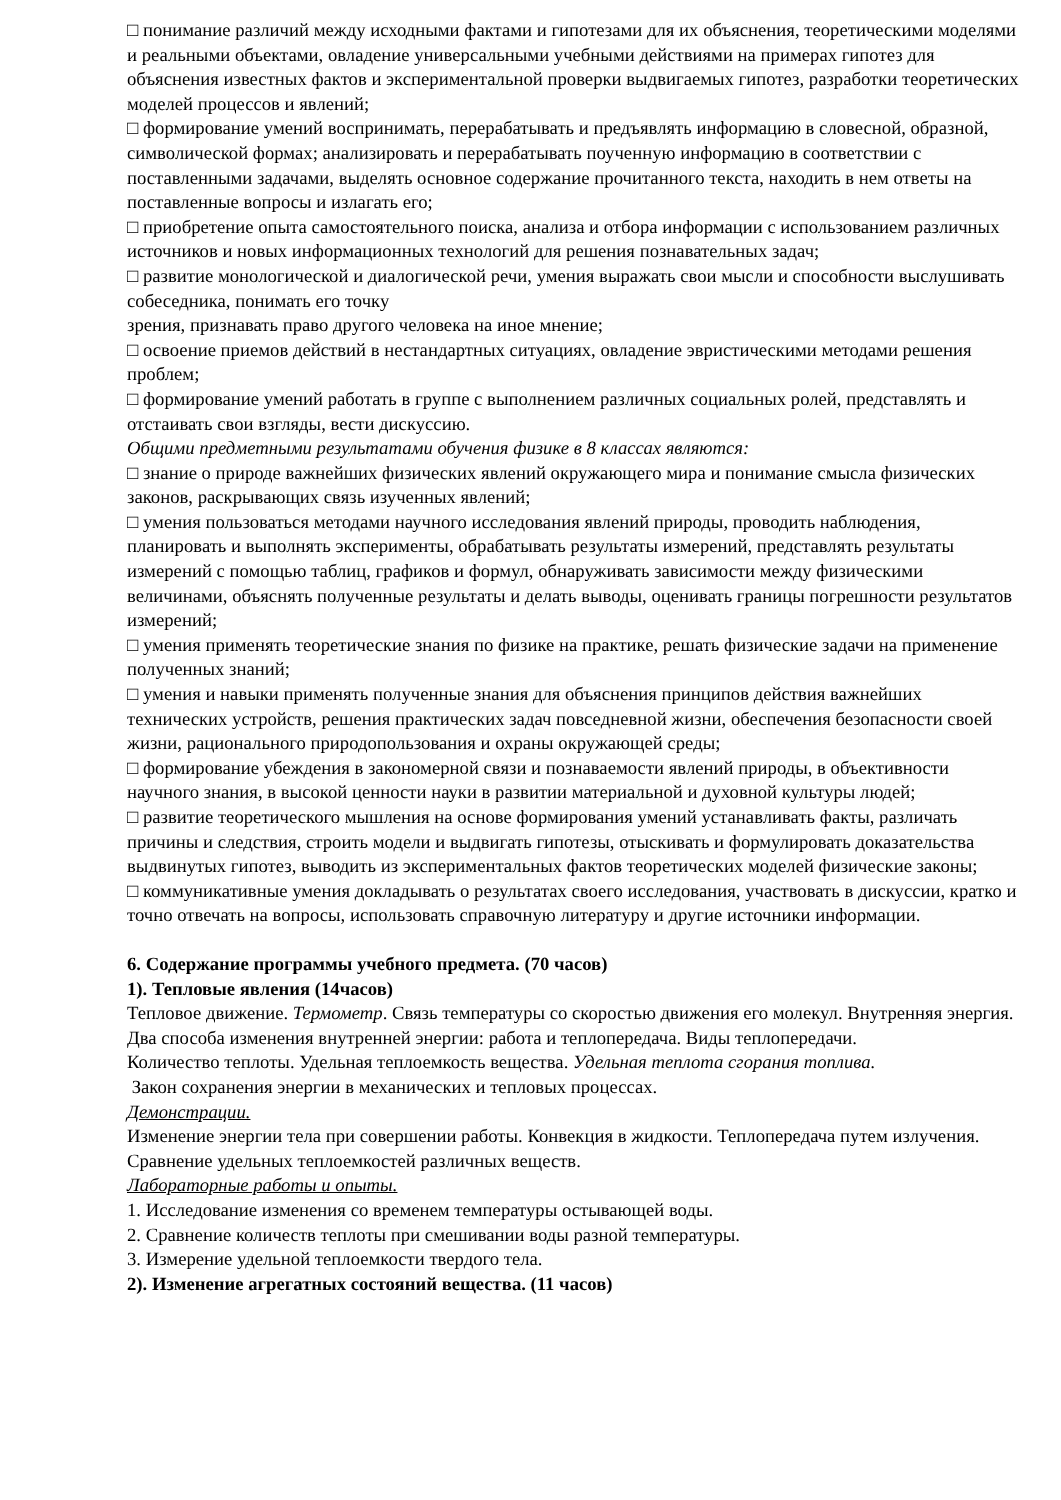□ понимание различий между исходными фактами и гипотезами для их объяснения, теоретическими моделями и реальными объектами, овладение универсальными учебными действиями на примерах гипотез для объяснения известных фактов и экспериментальной проверки выдвигаемых гипотез, разработки теоретических моделей процессов и явлений;
□ формирование умений воспринимать, перерабатывать и предъявлять информацию в словесной, образной, символической формах; анализировать и перерабатывать поученную информацию в соответствии с поставленными задачами, выделять основное содержание прочитанного текста, находить в нем ответы на поставленные вопросы и излагать его;
□ приобретение опыта самостоятельного поиска, анализа и отбора информации с использованием различных источников и новых информационных технологий для решения познавательных задач;
□ развитие монологической и диалогической речи, умения выражать свои мысли и способности выслушивать собеседника, понимать его точку
зрения, признавать право другого человека на иное мнение;
□ освоение приемов действий в нестандартных ситуациях, овладение эвристическими методами решения проблем;
□ формирование умений работать в группе с выполнением различных социальных ролей, представлять и отстаивать свои взгляды, вести дискуссию.
Общими предметными результатами обучения физике в 8 классах являются:
□ знание о природе важнейших физических явлений окружающего мира и понимание смысла физических законов, раскрывающих связь изученных явлений;
□ умения пользоваться методами научного исследования явлений природы, проводить наблюдения, планировать и выполнять эксперименты, обрабатывать результаты измерений, представлять результаты измерений с помощью таблиц, графиков и формул, обнаруживать зависимости между физическими величинами, объяснять полученные результаты и делать выводы, оценивать границы погрешности результатов измерений;
□ умения применять теоретические знания по физике на практике, решать физические задачи на применение полученных знаний;
□ умения и навыки применять полученные знания для объяснения принципов действия важнейших технических устройств, решения практических задач повседневной жизни, обеспечения безопасности своей жизни, рационального природопользования и охраны окружающей среды;
□ формирование убеждения в закономерной связи и познаваемости явлений природы, в объективности научного знания, в высокой ценности науки в развитии материальной и духовной культуры людей;
□ развитие теоретического мышления на основе формирования умений устанавливать факты, различать причины и следствия, строить модели и выдвигать гипотезы, отыскивать и формулировать доказательства выдвинутых гипотез, выводить из экспериментальных фактов теоретических моделей физические законы;
□ коммуникативные умения докладывать о результатах своего исследования, участвовать в дискуссии, кратко и точно отвечать на вопросы, использовать справочную литературу и другие источники информации.
6. Содержание программы учебного предмета. (70 часов)
1). Тепловые явления (14часов)
Тепловое движение. Термометр. Связь температуры со скоростью движения его молекул. Внутренняя энергия. Два способа изменения внутренней энергии: работа и теплопередача. Виды теплопередачи.
Количество теплоты. Удельная теплоемкость вещества. Удельная теплота сгорания топлива.
Закон сохранения энергии в механических и тепловых процессах.
Демонстрации.
Изменение энергии тела при совершении работы. Конвекция в жидкости. Теплопередача путем излучения. Сравнение удельных теплоемкостей различных веществ.
Лабораторные работы и опыты.
1. Исследование изменения со временем температуры остывающей воды.
2. Сравнение количеств теплоты при смешивании воды разной температуры.
3. Измерение удельной теплоемкости твердого тела.
2). Изменение агрегатных состояний вещества. (11 часов)